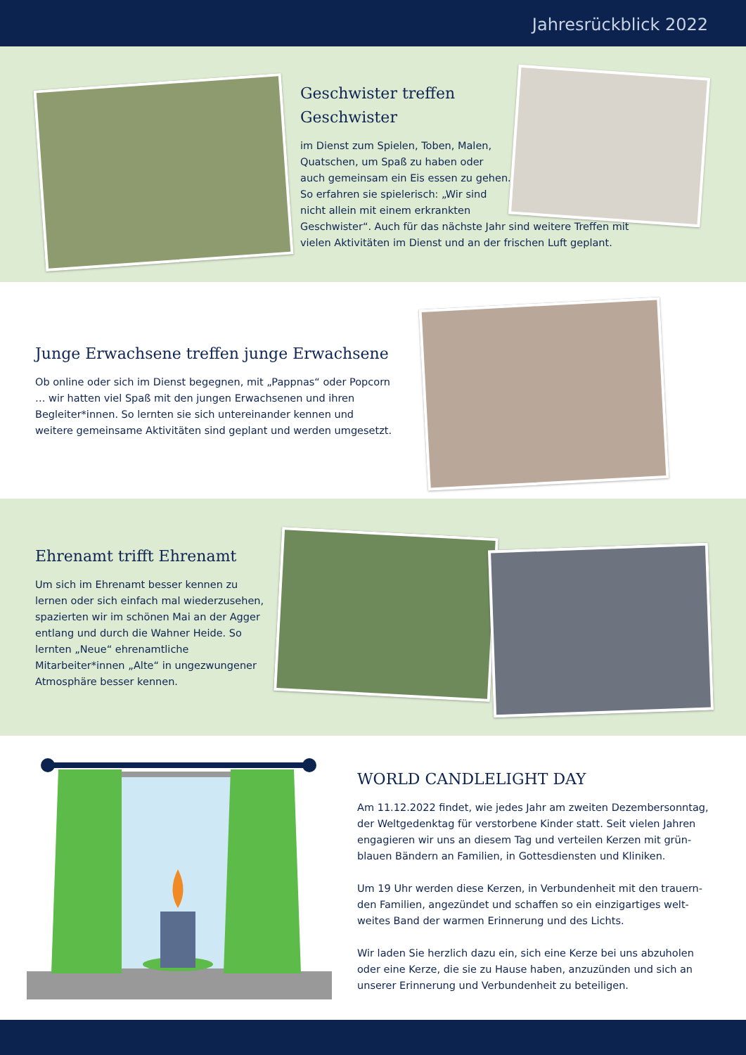Jahresrückblick 2022
Geschwister treffen
Geschwister
im Dienst zum Spielen, Toben, Malen,
Quatschen, um Spaß zu haben oder
auch gemeinsam ein Eis essen zu gehen.
So erfahren sie spielerisch: „Wir sind
nicht allein mit einem erkrankten
Geschwister“. Auch für das nächste Jahr sind weitere Treffen mit vielen Aktivitäten im Dienst und an der frischen Luft geplant.
Junge Erwachsene treffen junge Erwachsene
Ob online oder sich im Dienst begegnen, mit „Pappnas“ oder Popcorn … wir hatten viel Spaß mit den jungen Erwachsenen und ihren Begleiter*innen. So lernten sie sich untereinander kennen und weitere gemeinsame Aktivitäten sind geplant und werden umgesetzt.
Ehrenamt trifft Ehrenamt
Um sich im Ehrenamt besser kennen zu lernen oder sich einfach mal wiederzusehen, spazierten wir im schönen Mai an der Agger entlang und durch die Wahner Heide. So lernten „Neue“ ehrenamtliche Mitarbeiter*innen „Alte“ in ungezwungener Atmosphäre besser kennen.
WORLD CANDLELIGHT DAY
Am 11.12.2022 findet, wie jedes Jahr am zweiten Dezembersonntag, der Weltgedenktag für verstorbene Kinder statt. Seit vielen Jahren engagieren wir uns an diesem Tag und verteilen Kerzen mit grün-blauen Bändern an Familien, in Gottesdiensten und Kliniken.
Um 19 Uhr werden diese Kerzen, in Verbundenheit mit den trauern-den Familien, angezündet und schaffen so ein einzigartiges welt-weites Band der warmen Erinnerung und des Lichts.
Wir laden Sie herzlich dazu ein, sich eine Kerze bei uns abzuholen oder eine Kerze, die sie zu Hause haben, anzuzünden und sich an unserer Erinnerung und Verbundenheit zu beteiligen.